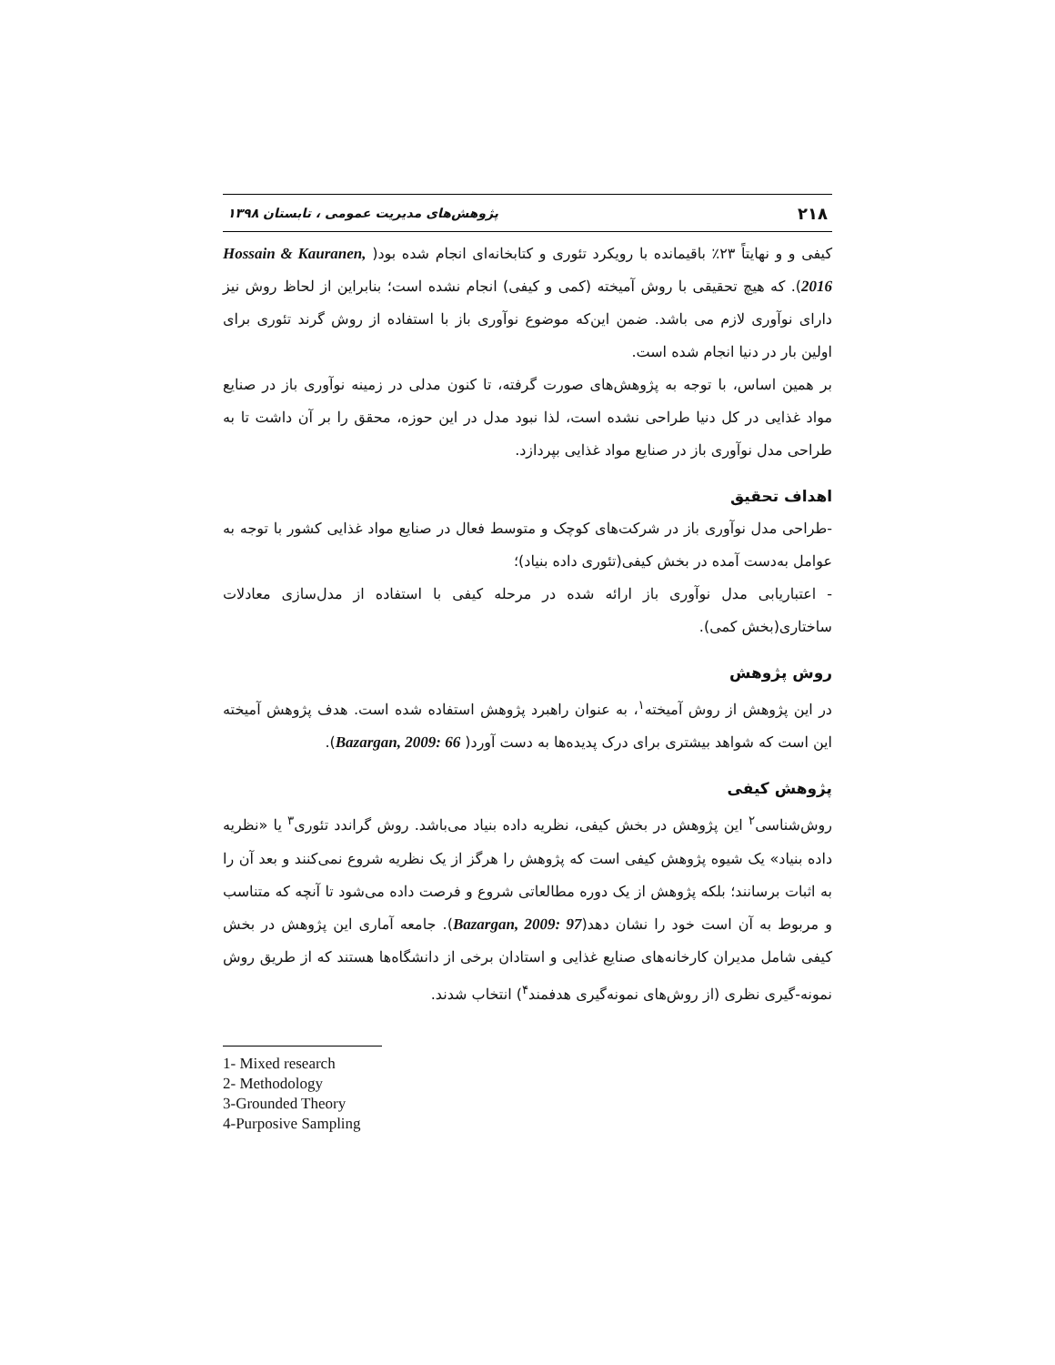۲۱۸ پژوهش‌های مدیریت عمومی ، تابستان ۱۳۹۸
کیفی و و نهایتاً ۲۳٪ باقیمانده با رویکرد تئوری و کتابخانه‌ای انجام شده بود( Hossain & Kauranen, 2016). که هیچ تحقیقی با روش آمیخته (کمی و کیفی) انجام نشده است؛ بنابراین از لحاظ روش نیز دارای نوآوری لازم می باشد. ضمن این‌که موضوع نوآوری باز با استفاده از روش گرند تئوری برای اولین بار در دنیا انجام شده است.
بر همین اساس، با توجه به پژوهش‌های صورت گرفته، تا کنون مدلی در زمینه نوآوری باز در صنایع مواد غذایی در کل دنیا طراحی نشده است، لذا نبود مدل در این حوزه، محقق را بر آن داشت تا به طراحی مدل نوآوری باز در صنایع مواد غذایی بپردازد.
اهداف تحقیق
-طراحی مدل نوآوری باز در شرکت‌های کوچک و متوسط فعال در صنایع مواد غذایی کشور با توجه به عوامل به‌دست آمده در بخش کیفی(تئوری داده بنیاد)؛
- اعتباریابی مدل نوآوری باز ارائه شده در مرحله کیفی با استفاده از مدل‌سازی معادلات ساختاری(بخش کمی).
روش پژوهش
در این پژوهش از روش آمیخته<sup>۱</sup>، به عنوان راهبرد پژوهش استفاده شده است. هدف پژوهش آمیخته این است که شواهد بیشتری برای درک پدیده‌ها به دست آورد( Bazargan, 2009: 66).
پژوهش کیفی
روش‌شناسی<sup>۲</sup> این پژوهش در بخش کیفی، نظریه داده بنیاد می‌باشد. روش گراندد تئوری<sup>۳</sup> یا «نظریه داده بنیاد» یک شیوه پژوهش کیفی است که پژوهش را هرگز از یک نظریه شروع نمی‌کنند و بعد آن را به اثبات برسانند؛ بلکه پژوهش از یک دوره مطالعاتی شروع و فرصت داده می‌شود تا آنچه که متناسب و مربوط به آن است خود را نشان دهد(Bazargan, 2009: 97). جامعه آماری این پژوهش در بخش کیفی شامل مدیران کارخانه‌های صنایع غذایی و استادان برخی از دانشگاه‌ها هستند که از طریق روش نمونه-گیری نظری (از روش‌های نمونه‌گیری هدفمند<sup>۴</sup>) انتخاب شدند.
1- Mixed research
2- Methodology
3-Grounded Theory
4-Purposive Sampling